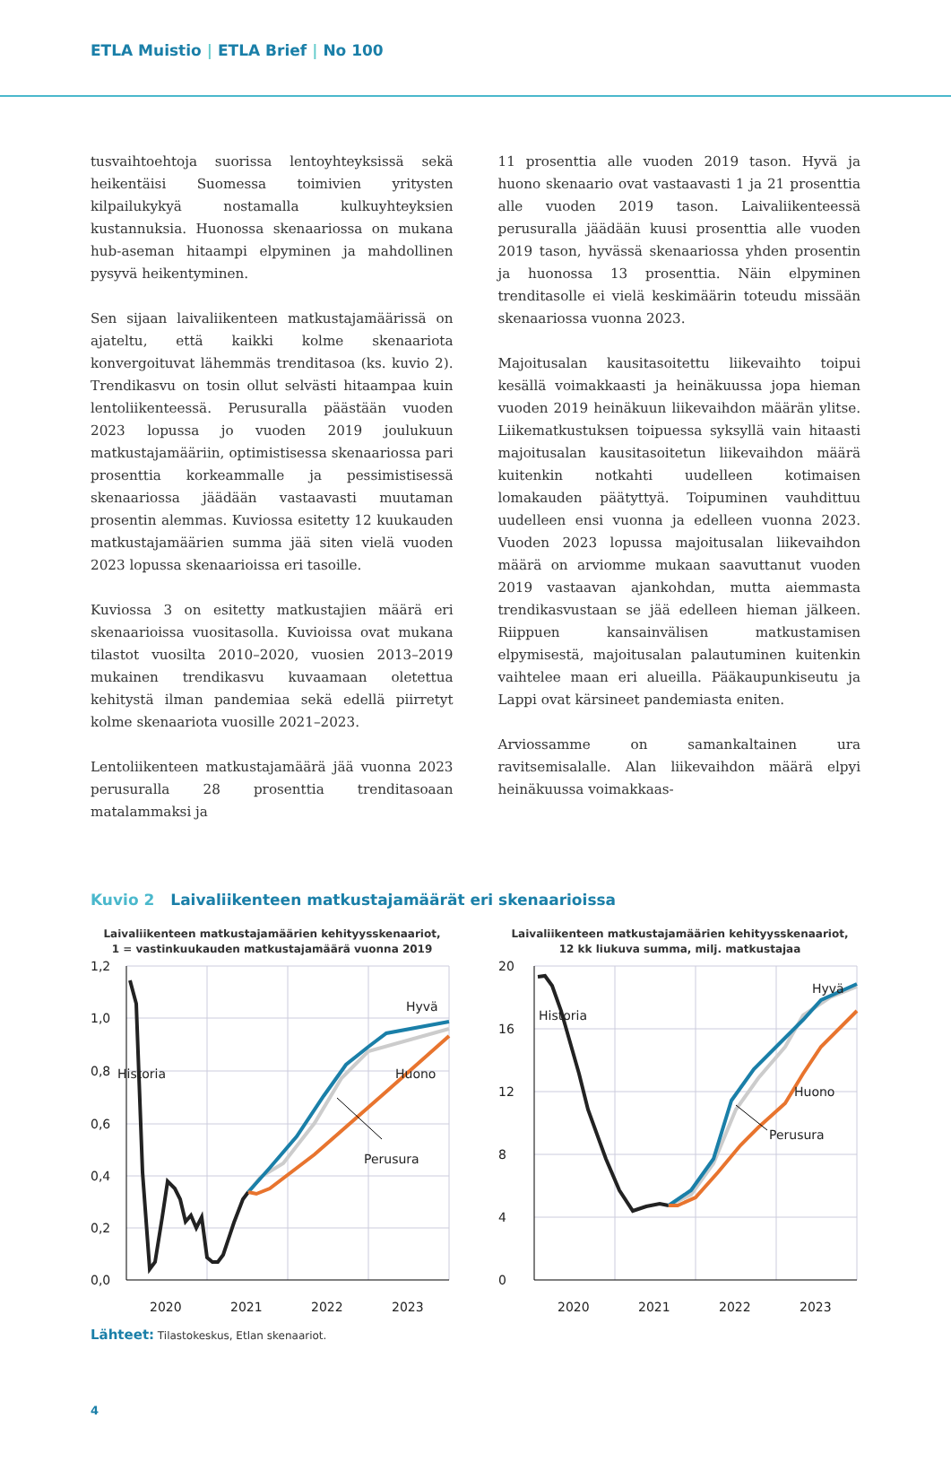ETLA Muistio | ETLA Brief | No 100
tusvaihtoehtoja suorissa lentoyhteyksissä sekä heikentäisi Suomessa toimivien yritysten kilpailukykyä nostamalla kulkuyhteyksien kustannuksia. Huonossa skenaariossa on mukana hub-aseman hitaampi elpyminen ja mahdollinen pysyvä heikentyminen.
Sen sijaan laivaliikenteen matkustajamäärissä on ajateltu, että kaikki kolme skenaariota konvergoituvat lähemmäs trenditasoa (ks. kuvio 2). Trendikasvu on tosin ollut selvästi hitaampaa kuin lentoliikenteessä. Perusuralla päästään vuoden 2023 lopussa jo vuoden 2019 joulukuun matkustajamääriin, optimistisessa skenaariossa pari prosenttia korkeammalle ja pessimistisessä skenaariossa jäädään vastaavasti muutaman prosentin alemmas. Kuviossa esitetty 12 kuukauden matkustajamäärien summa jää siten vielä vuoden 2023 lopussa skenaarioissa eri tasoille.
Kuviossa 3 on esitetty matkustajien määrä eri skenaarioissa vuositasolla. Kuvioissa ovat mukana tilastot vuosilta 2010–2020, vuosien 2013–2019 mukainen trendikasvu kuvaamaan oletettua kehitystä ilman pandemiaa sekä edellä piirretyt kolme skenaariota vuosille 2021–2023.
Lentoliikenteen matkustajamäärä jää vuonna 2023 perusuralla 28 prosenttia trenditasoaan matalammaksi ja
11 prosenttia alle vuoden 2019 tason. Hyvä ja huono skenaario ovat vastaavasti 1 ja 21 prosenttia alle vuoden 2019 tason. Laivaliikenteessä perusuralla jäädään kuusi prosenttia alle vuoden 2019 tason, hyvässä skenaariossa yhden prosentin ja huonossa 13 prosenttia. Näin elpyminen trenditasolle ei vielä keskimäärin toteudu missään skenaariossa vuonna 2023.
Majoitusalan kausitasoitettu liikevaihto toipui kesällä voimakkaasti ja heinäkuussa jopa hieman vuoden 2019 heinäkuun liikevaihdon määrän ylitse. Liikematkustuksen toipuessa syksyllä vain hitaasti majoitusalan kausitasoitetun liikevaihdon määrä kuitenkin notkahti uudelleen kotimaisen lomakauden päätyttyä. Toipuminen vauhdittuu uudelleen ensi vuonna ja edelleen vuonna 2023. Vuoden 2023 lopussa majoitusalan liikevaihdon määrä on arviomme mukaan saavuttanut vuoden 2019 vastaavan ajankohdan, mutta aiemmasta trendikasvustaan se jää edelleen hieman jälkeen. Riippuen kansainvälisen matkustamisen elpymisestä, majoitusalan palautuminen kuitenkin vaihtelee maan eri alueilla. Pääkaupunkiseutu ja Lappi ovat kärsineet pandemiasta eniten.
Arviossamme on samankaltainen ura ravitsemisalalle. Alan liikevaihdon määrä elpyi heinäkuussa voimakkaas-
Kuvio 2 Laivaliikenteen matkustajamäärät eri skenaarioissa
Laivaliikenteen matkustajamäärien kehityysskenaariot,
1 = vastinkuukauden matkustajamäärä vuonna 2019
1,2
1,0
0,8
0,6
0,4
0,2
0,0
2020
2021
2022
2023
Hyvä
Historia
Huono
Perusura
Laivaliikenteen matkustajamäärien kehityysskenaariot,
12 kk liukuva summa, milj. matkustajaa
20
16
12
8
4
0
2020
2021
2022
2023
Hyvä
Historia
Huono
Perusura
Lähteet: Tilastokeskus, Etlan skenaariot.
4